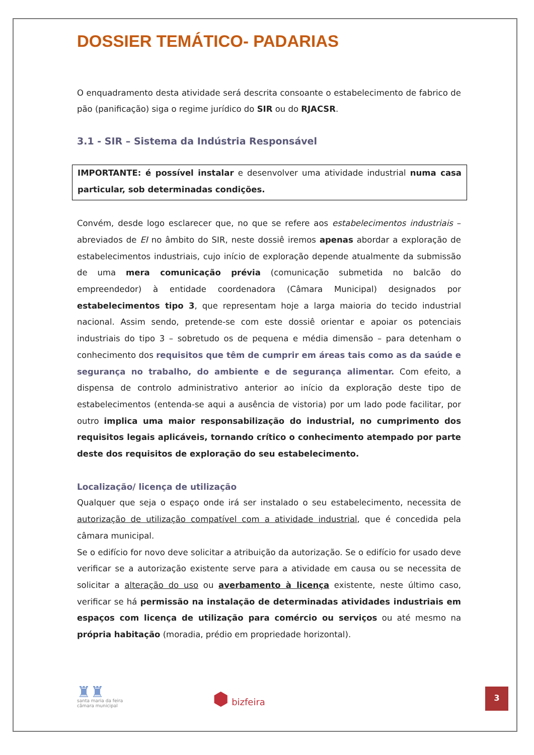DOSSIER TEMÁTICO- PADARIAS
O enquadramento desta atividade será descrita consoante o estabelecimento de fabrico de pão (panificação) siga o regime jurídico do SIR ou do RJACSR.
3.1 - SIR – Sistema da Indústria Responsável
IMPORTANTE: é possível instalar e desenvolver uma atividade industrial numa casa particular, sob determinadas condições.
Convém, desde logo esclarecer que, no que se refere aos estabelecimentos industriais – abreviados de EI no âmbito do SIR, neste dossiê iremos apenas abordar a exploração de estabelecimentos industriais, cujo início de exploração depende atualmente da submissão de uma mera comunicação prévia (comunicação submetida no balcão do empreendedor) à entidade coordenadora (Câmara Municipal) designados por estabelecimentos tipo 3, que representam hoje a larga maioria do tecido industrial nacional. Assim sendo, pretende-se com este dossiê orientar e apoiar os potenciais industriais do tipo 3 – sobretudo os de pequena e média dimensão – para detenham o conhecimento dos requisitos que têm de cumprir em áreas tais como as da saúde e segurança no trabalho, do ambiente e de segurança alimentar. Com efeito, a dispensa de controlo administrativo anterior ao início da exploração deste tipo de estabelecimentos (entenda-se aqui a ausência de vistoria) por um lado pode facilitar, por outro implica uma maior responsabilização do industrial, no cumprimento dos requisitos legais aplicáveis, tornando crítico o conhecimento atempado por parte deste dos requisitos de exploração do seu estabelecimento.
Localização/ licença de utilização
Qualquer que seja o espaço onde irá ser instalado o seu estabelecimento, necessita de autorização de utilização compatível com a atividade industrial, que é concedida pela câmara municipal.
Se o edifício for novo deve solicitar a atribuição da autorização. Se o edifício for usado deve verificar se a autorização existente serve para a atividade em causa ou se necessita de solicitar a alteração do uso ou averbamento à licença existente, neste último caso, verificar se há permissão na instalação de determinadas atividades industriais em espaços com licença de utilização para comércio ou serviços ou até mesmo na própria habitação (moradia, prédio em propriedade horizontal).
♜♜
santa maria da feira
câmara municipal
⬢ bizfeira
3